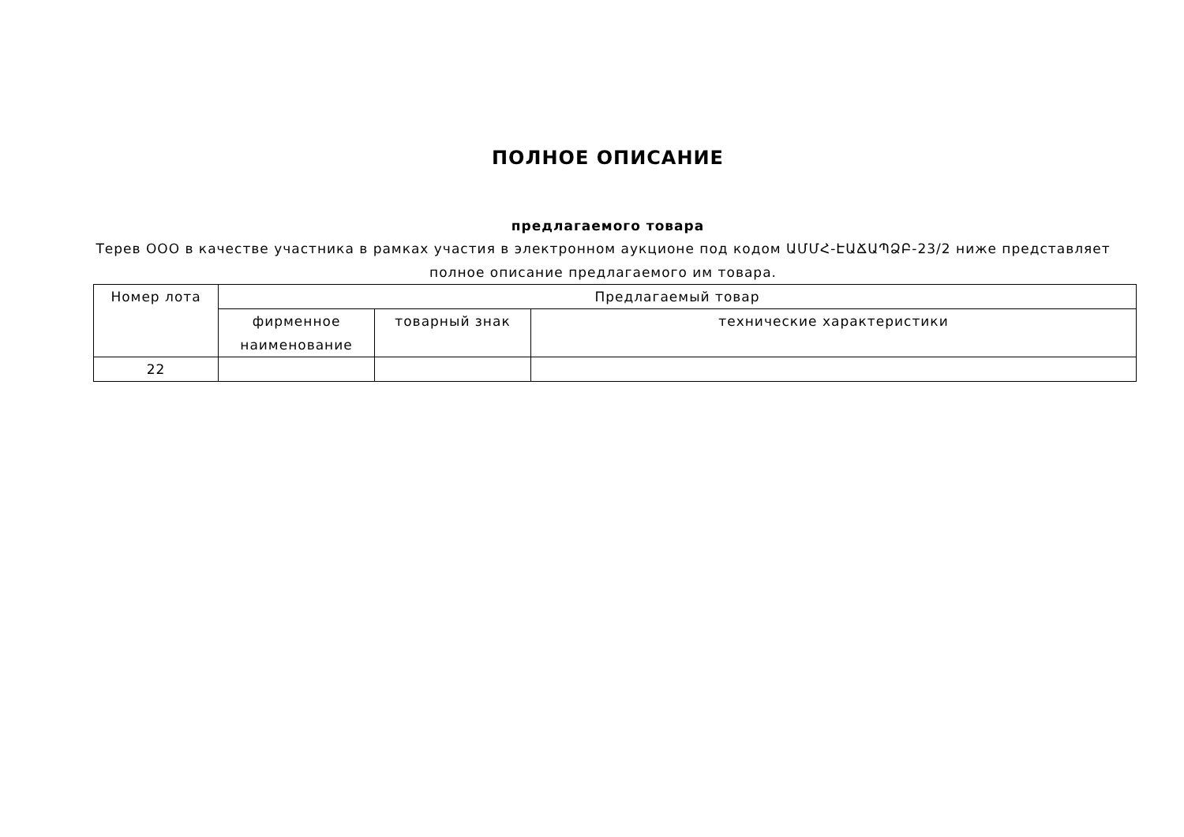ПОЛНОЕ ОПИСАНИЕ
предлагаемого товара
Терев ООО в качестве участника в рамках участия в электронном аукционе под кодом ԱՄՄՀ-ԷԱՃԱՊՁԲ-23/2 ниже представляет полное описание предлагаемого им товара.
| Номер лота | Предлагаемый товар | | |
| | фирменное наименование | товарный знак | технические характеристики |
| 22 | | | |